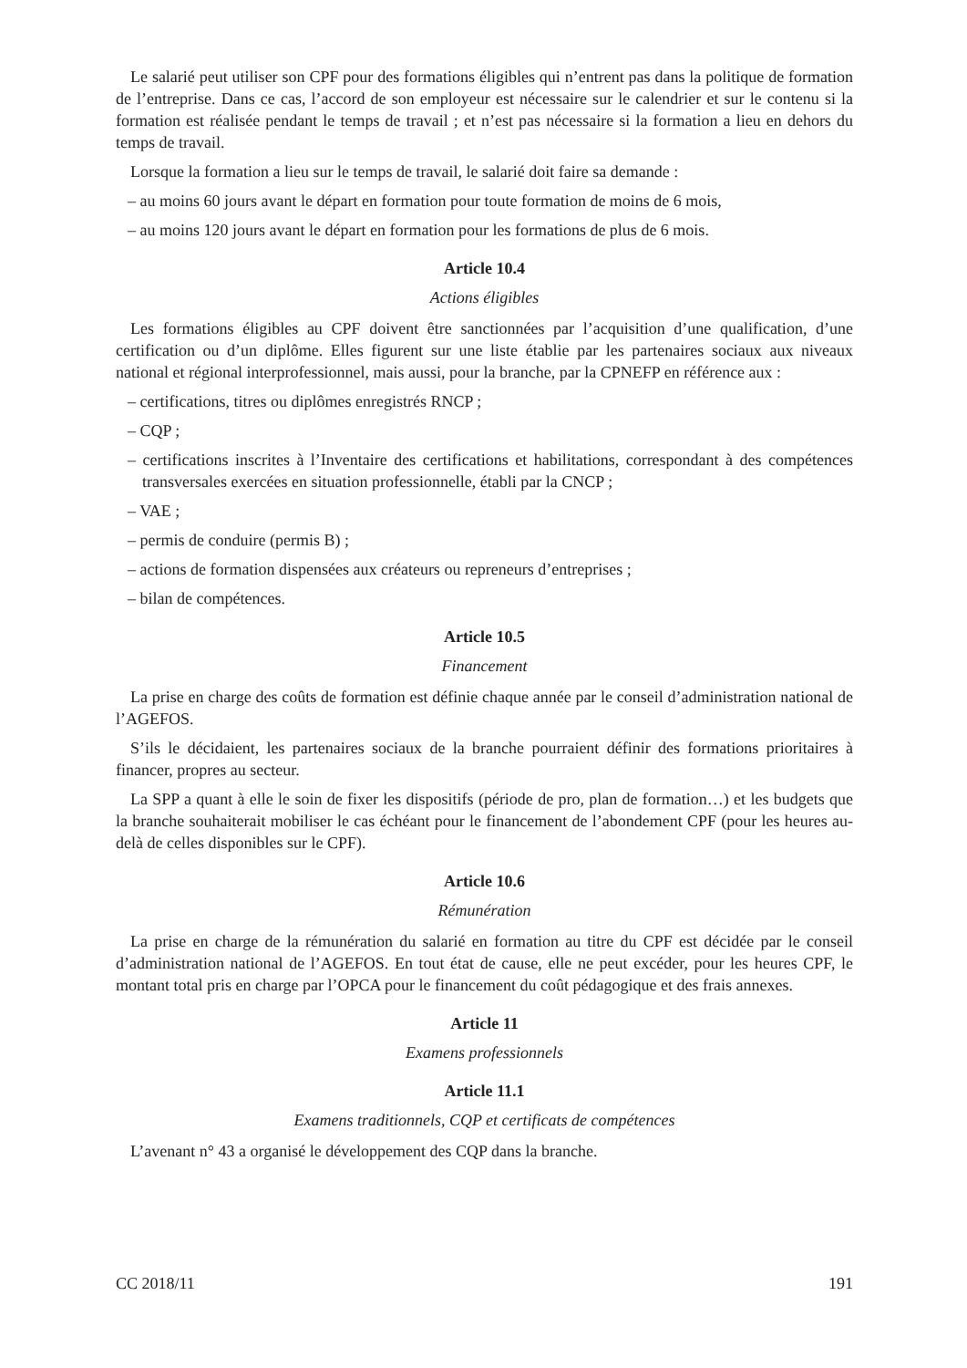Le salarié peut utiliser son CPF pour des formations éligibles qui n’entrent pas dans la politique de formation de l’entreprise. Dans ce cas, l’accord de son employeur est nécessaire sur le calendrier et sur le contenu si la formation est réalisée pendant le temps de travail ; et n’est pas nécessaire si la formation a lieu en dehors du temps de travail.
Lorsque la formation a lieu sur le temps de travail, le salarié doit faire sa demande :
– au moins 60 jours avant le départ en formation pour toute formation de moins de 6 mois,
– au moins 120 jours avant le départ en formation pour les formations de plus de 6 mois.
Article 10.4
Actions éligibles
Les formations éligibles au CPF doivent être sanctionnées par l’acquisition d’une qualification, d’une certification ou d’un diplôme. Elles figurent sur une liste établie par les partenaires sociaux aux niveaux national et régional interprofessionnel, mais aussi, pour la branche, par la CPNEFP en référence aux :
– certifications, titres ou diplômes enregistrés RNCP ;
– CQP ;
– certifications inscrites à l’Inventaire des certifications et habilitations, correspondant à des compétences transversales exercées en situation professionnelle, établi par la CNCP ;
– VAE ;
– permis de conduire (permis B) ;
– actions de formation dispensées aux créateurs ou repreneurs d’entreprises ;
– bilan de compétences.
Article 10.5
Financement
La prise en charge des coûts de formation est définie chaque année par le conseil d’administration national de l’AGEFOS.
S’ils le décidaient, les partenaires sociaux de la branche pourraient définir des formations prioritaires à financer, propres au secteur.
La SPP a quant à elle le soin de fixer les dispositifs (période de pro, plan de formation…) et les budgets que la branche souhaiterait mobiliser le cas échéant pour le financement de l’abondement CPF (pour les heures au-delà de celles disponibles sur le CPF).
Article 10.6
Rémunération
La prise en charge de la rémunération du salarié en formation au titre du CPF est décidée par le conseil d’administration national de l’AGEFOS. En tout état de cause, elle ne peut excéder, pour les heures CPF, le montant total pris en charge par l’OPCA pour le financement du coût pédagogique et des frais annexes.
Article 11
Examens professionnels
Article 11.1
Examens traditionnels, CQP et certificats de compétences
L’avenant n° 43 a organisé le développement des CQP dans la branche.
CC 2018/11 191